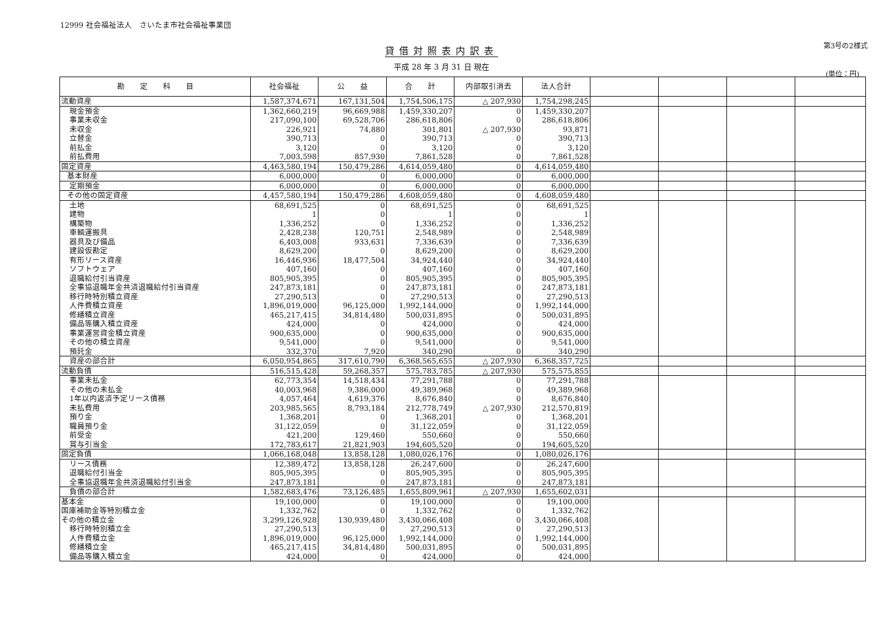12999 社会福祉法人　さいたま市社会福祉事業団
貸借対照表内訳表
平成 28 年 3 月 31 日 現在
第3号の2様式
(単位：円)
| 勘 定 科 目 | 社会福祉 | 公 益 | 合 計 | 内部取引消去 | 法人合計 | | | | |
| --- | --- | --- | --- | --- | --- | --- | --- | --- | --- |
| 流動資産 | 1,587,374,671 | 167,131,504 | 1,754,506,175 | △ 207,930 | 1,754,298,245 | | | | |
| 現金預金 | 1,362,660,219 | 96,669,988 | 1,459,330,207 | 0 | 1,459,330,207 | | | | |
| 事業未収金 | 217,090,100 | 69,528,706 | 286,618,806 | 0 | 286,618,806 | | | | |
| 未収金 | 226,921 | 74,880 | 301,801 | △ 207,930 | 93,871 | | | | |
| 立替金 | 390,713 | 0 | 390,713 | 0 | 390,713 | | | | |
| 前払金 | 3,120 | 0 | 3,120 | 0 | 3,120 | | | | |
| 前払費用 | 7,003,598 | 857,930 | 7,861,528 | 0 | 7,861,528 | | | | |
| 固定資産 | 4,463,580,194 | 150,479,286 | 4,614,059,480 | 0 | 4,614,059,480 | | | | |
| 基本財産 | 6,000,000 | 0 | 6,000,000 | 0 | 6,000,000 | | | | |
| 定期預金 | 6,000,000 | 0 | 6,000,000 | 0 | 6,000,000 | | | | |
| その他の固定資産 | 4,457,580,194 | 150,479,286 | 4,608,059,480 | 0 | 4,608,059,480 | | | | |
| 土地 | 68,691,525 | 0 | 68,691,525 | 0 | 68,691,525 | | | | |
| 建物 | 1 | 0 | 1 | 0 | 1 | | | | |
| 構築物 | 1,336,252 | 0 | 1,336,252 | 0 | 1,336,252 | | | | |
| 車輌運搬具 | 2,428,238 | 120,751 | 2,548,989 | 0 | 2,548,989 | | | | |
| 器具及び備品 | 6,403,008 | 933,631 | 7,336,639 | 0 | 7,336,639 | | | | |
| 建設仮勘定 | 8,629,200 | 0 | 8,629,200 | 0 | 8,629,200 | | | | |
| 有形リース資産 | 16,446,936 | 18,477,504 | 34,924,440 | 0 | 34,924,440 | | | | |
| ソフトウェア | 407,160 | 0 | 407,160 | 0 | 407,160 | | | | |
| 退職給付引当資産 | 805,905,395 | 0 | 805,905,395 | 0 | 805,905,395 | | | | |
| 全事協退職年金共済退職給付引当資産 | 247,873,181 | 0 | 247,873,181 | 0 | 247,873,181 | | | | |
| 移行時特別積立資産 | 27,290,513 | 0 | 27,290,513 | 0 | 27,290,513 | | | | |
| 人件費積立資産 | 1,896,019,000 | 96,125,000 | 1,992,144,000 | 0 | 1,992,144,000 | | | | |
| 修繕積立資産 | 465,217,415 | 34,814,480 | 500,031,895 | 0 | 500,031,895 | | | | |
| 備品等購入積立資産 | 424,000 | 0 | 424,000 | 0 | 424,000 | | | | |
| 事業運営資金積立資産 | 900,635,000 | 0 | 900,635,000 | 0 | 900,635,000 | | | | |
| その他の積立資産 | 9,541,000 | 0 | 9,541,000 | 0 | 9,541,000 | | | | |
| 預託金 | 332,370 | 7,920 | 340,290 | 0 | 340,290 | | | | |
| 資産の部合計 | 6,050,954,865 | 317,610,790 | 6,368,565,655 | △ 207,930 | 6,368,357,725 | | | | |
| 流動負債 | 516,515,428 | 59,268,357 | 575,783,785 | △ 207,930 | 575,575,855 | | | | |
| 事業未払金 | 62,773,354 | 14,518,434 | 77,291,788 | 0 | 77,291,788 | | | | |
| その他の未払金 | 40,003,968 | 9,386,000 | 49,389,968 | 0 | 49,389,968 | | | | |
| 1年以内返済予定リース債務 | 4,057,464 | 4,619,376 | 8,676,840 | 0 | 8,676,840 | | | | |
| 未払費用 | 203,985,565 | 8,793,184 | 212,778,749 | △ 207,930 | 212,570,819 | | | | |
| 預り金 | 1,368,201 | 0 | 1,368,201 | 0 | 1,368,201 | | | | |
| 職員預り金 | 31,122,059 | 0 | 31,122,059 | 0 | 31,122,059 | | | | |
| 前受金 | 421,200 | 129,460 | 550,660 | 0 | 550,660 | | | | |
| 賞与引当金 | 172,783,617 | 21,821,903 | 194,605,520 | 0 | 194,605,520 | | | | |
| 固定負債 | 1,066,168,048 | 13,858,128 | 1,080,026,176 | 0 | 1,080,026,176 | | | | |
| リース債務 | 12,389,472 | 13,858,128 | 26,247,600 | 0 | 26,247,600 | | | | |
| 退職給付引当金 | 805,905,395 | 0 | 805,905,395 | 0 | 805,905,395 | | | | |
| 全事協退職年金共済退職給付引当金 | 247,873,181 | 0 | 247,873,181 | 0 | 247,873,181 | | | | |
| 負債の部合計 | 1,582,683,476 | 73,126,485 | 1,655,809,961 | △ 207,930 | 1,655,602,031 | | | | |
| 基本金 | 19,100,000 | 0 | 19,100,000 | 0 | 19,100,000 | | | | |
| 国庫補助金等特別積立金 | 1,332,762 | 0 | 1,332,762 | 0 | 1,332,762 | | | | |
| その他の積立金 | 3,299,126,928 | 130,939,480 | 3,430,066,408 | 0 | 3,430,066,408 | | | | |
| 移行時特別積立金 | 27,290,513 | 0 | 27,290,513 | 0 | 27,290,513 | | | | |
| 人件費積立金 | 1,896,019,000 | 96,125,000 | 1,992,144,000 | 0 | 1,992,144,000 | | | | |
| 修繕積立金 | 465,217,415 | 34,814,480 | 500,031,895 | 0 | 500,031,895 | | | | |
| 備品等購入積立金 | 424,000 | 0 | 424,000 | 0 | 424,000 | | | | |